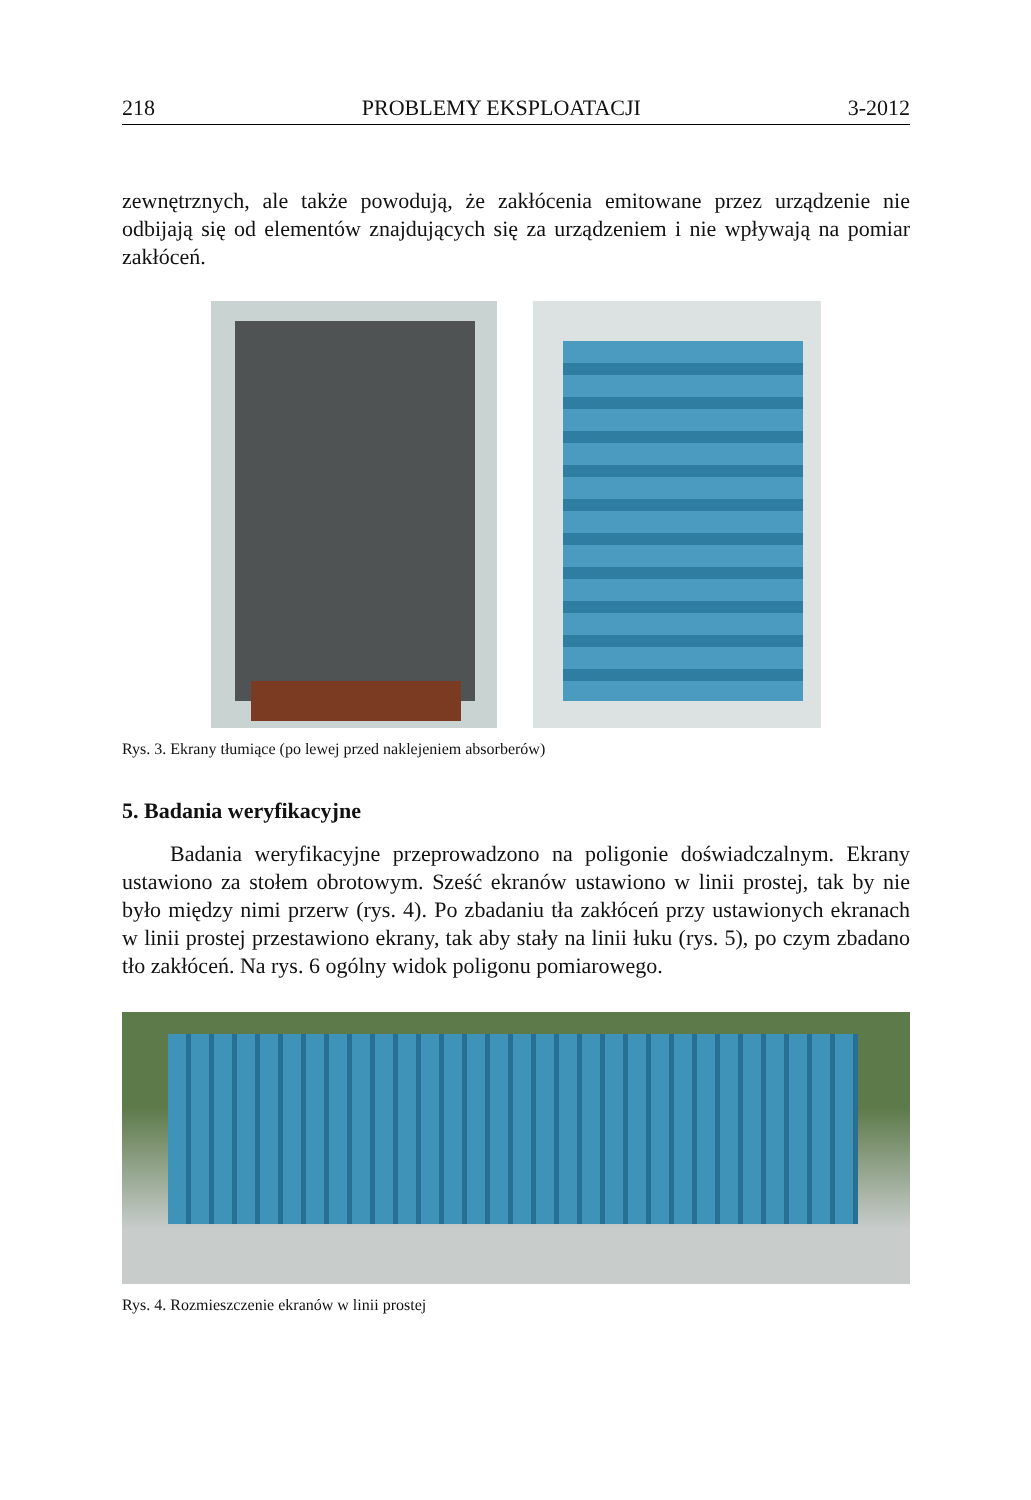218 PROBLEMY EKSPLOATACJI 3-2012
zewnętrznych, ale także powodują, że zakłócenia emitowane przez urządzenie nie odbijają się od elementów znajdujących się za urządzeniem i nie wpływają na pomiar zakłóceń.
Rys. 3. Ekrany tłumiące (po lewej przed naklejeniem absorberów)
5. Badania weryfikacyjne
Badania weryfikacyjne przeprowadzono na poligonie doświadczalnym. Ekrany ustawiono za stołem obrotowym. Sześć ekranów ustawiono w linii prostej, tak by nie było między nimi przerw (rys. 4). Po zbadaniu tła zakłóceń przy ustawionych ekranach w linii prostej przestawiono ekrany, tak aby stały na linii łuku (rys. 5), po czym zbadano tło zakłóceń. Na rys. 6 ogólny widok poligonu pomiarowego.
Rys. 4. Rozmieszczenie ekranów w linii prostej